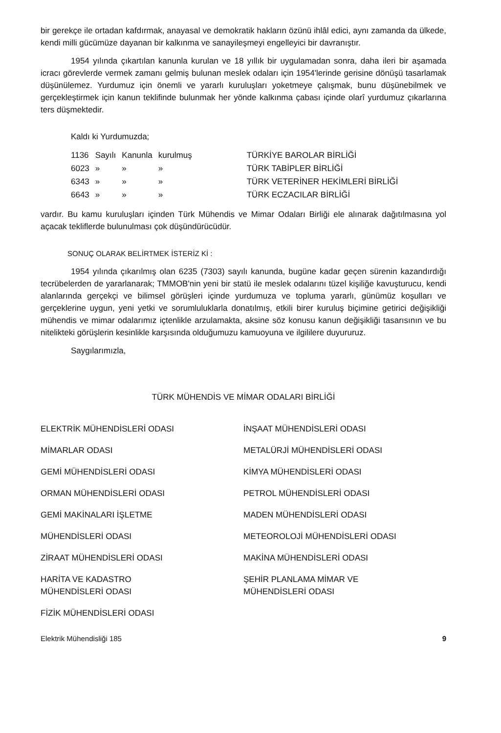bir gerekçe ile ortadan kafdırmak, anayasal ve demokratik hakların özünü ihlâl edici, aynı zamanda da ülkede, kendi milli gücümüze dayanan bir kalkınma ve sanayileşmeyi engelleyici bir davranıştır.
1954 yılında çıkartılan kanunla kurulan ve 18 yıllık bir uygulamadan sonra, daha ileri bir aşamada icracı görevlerde vermek zamanı gelmiş bulunan meslek odaları için 1954'lerinde gerisine dönüşü tasarlamak düşünülemez. Yurdumuz için önemli ve yararlı kuruluşları yoketmeye çalışmak, bunu düşünebilmek ve gerçekleştirmek için kanun teklifinde bulunmak her yönde kalkınma çabası içinde olarî yurdumuz çıkarlarına ters düşmektedir.
Kaldı ki Yurdumuzda;
| 1136 | Sayılı | Kanunla | kurulmuş | TÜRKİYE BAROLAR BİRLİĞİ |
| 6023 | » | » | » | TÜRK TABİPLER BİRLİĞİ |
| 6343 | » | » | » | TÜRK VETERİNER HEKİMLERİ BİRLİĞİ |
| 6643 | » | » | » | TÜRK ECZACILAR BİRLİĞİ |
vardır. Bu kamu kuruluşları içinden Türk Mühendis ve Mimar Odaları Birliği ele alınarak dağıtılmasına yol açacak tekliflerde bulunulması çok düşündürücüdür.
SONUÇ OLARAK BELİRTMEK İSTERİZ Kİ :
1954 yılında çıkarılmış olan 6235 (7303) sayılı kanunda, bugüne kadar geçen sürenin kazandırdığı tecrübelerden de yararlanarak; TMMOB'nin yeni bir statü ile meslek odalarını tüzel kişiliğe kavuşturucu, kendi alanlarında gerçekçi ve bilimsel görüşleri içinde yurdumuza ve topluma yararlı, günümüz koşulları ve gerçeklerine uygun, yeni yetki ve sorumluluklarla donatılmış, etkili birer kuruluş biçimine getirici değişikliği mühendis ve mimar odalarımız içtenlikle arzulamakta, aksine söz konusu kanun değişikliği tasarısının ve bu nitelikteki görüşlerin kesinlikle karşısında olduğumuzu kamuoyuna ve ilgililere duyururuz.
Saygılarımızla,
TÜRK MÜHENDİS VE MİMAR ODALARI BİRLİĞİ
ELEKTRİK MÜHENDİSLERİ ODASI
MİMARLAR ODASI
GEMİ MÜHENDİSLERİ ODASI
ORMAN MÜHENDİSLERİ ODASI
GEMİ MAKİNALARI İŞLETME
MÜHENDİSLERİ ODASI
ZİRAAT MÜHENDİSLERİ ODASI
HARİTA VE KADASTRO
MÜHENDİSLERİ ODASI
FİZİK MÜHENDİSLERİ ODASI
İNŞAAT MÜHENDİSLERİ ODASI
METALÜRJİ MÜHENDİSLERİ ODASI
KİMYA MÜHENDİSLERİ ODASI
PETROL MÜHENDİSLERİ ODASI
MADEN MÜHENDİSLERİ ODASI
METEOROLOJİ MÜHENDİSLERİ ODASI
MAKİNA MÜHENDİSLERİ ODASI
ŞEHİR PLANLAMA MİMAR VE
MÜHENDİSLERİ ODASI
Elektrik Mühendisliği 185 9